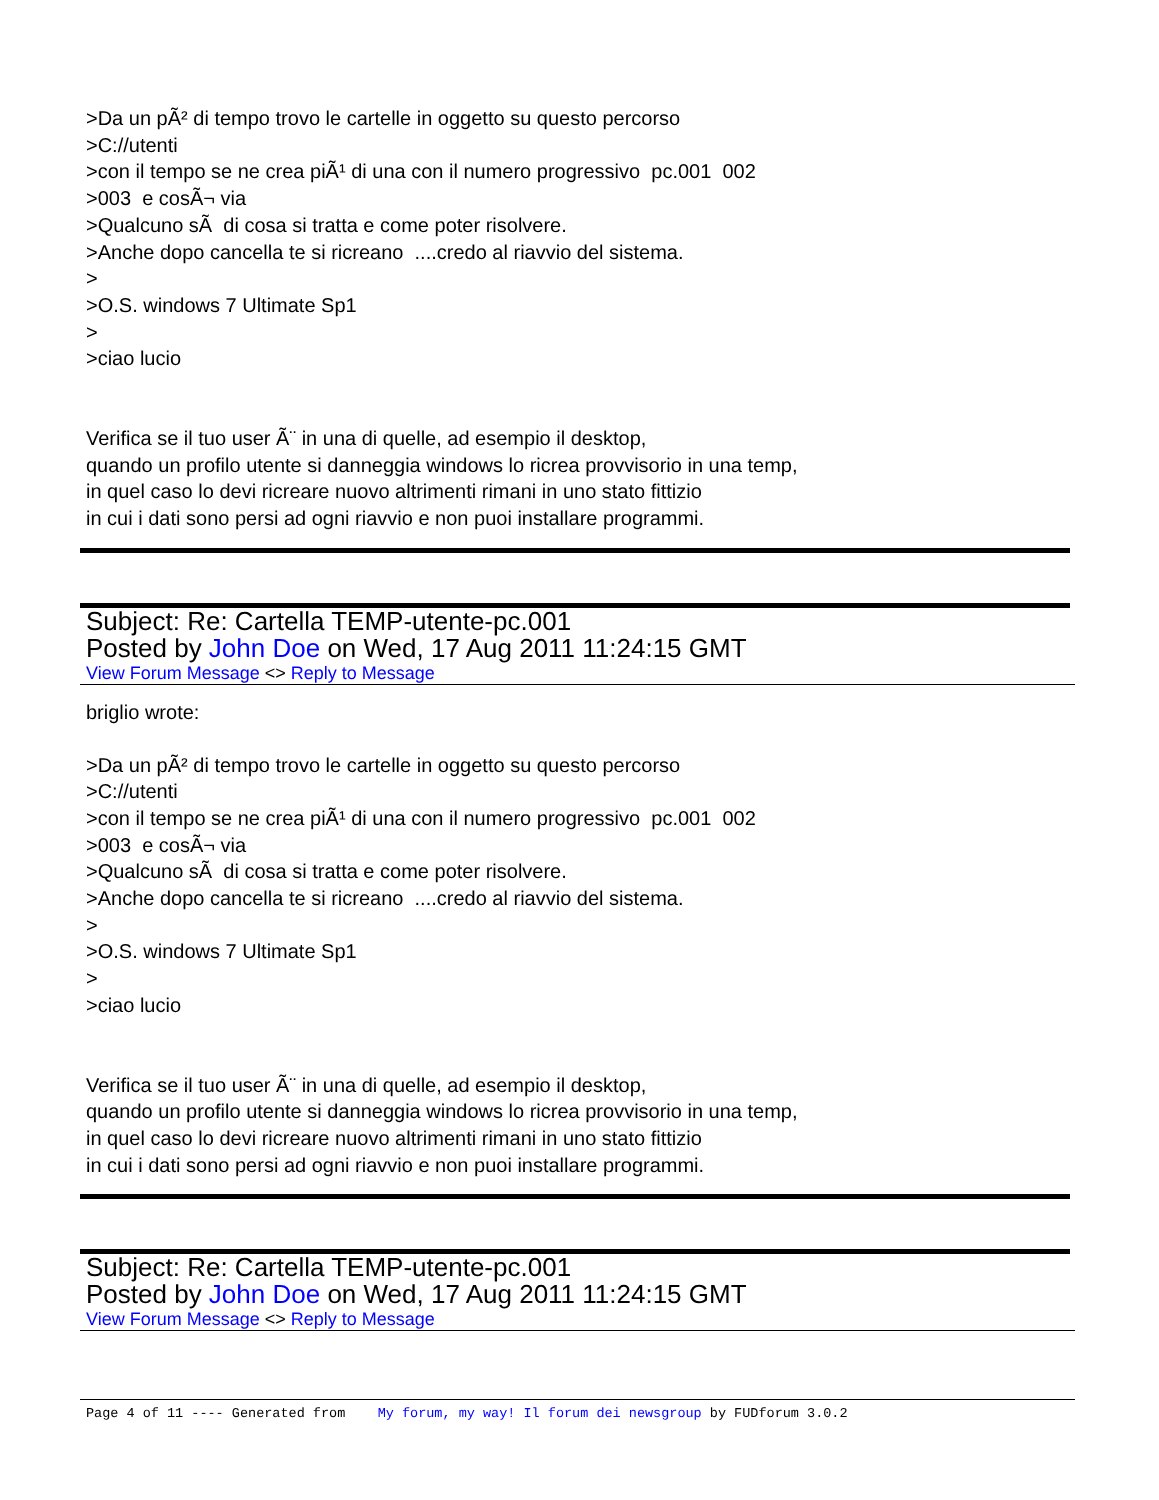>Da un pÃ² di tempo trovo le cartelle in oggetto su questo percorso
>C://utenti
>con il tempo se ne crea piÃ¹ di una con il numero progressivo pc.001 002
>003 e cosÃ¬ via
>Qualcuno sÃ di cosa si tratta e come poter risolvere.
>Anche dopo cancella te si ricreano ....credo al riavvio del sistema.
>
>O.S. windows 7 Ultimate Sp1
>
>ciao lucio
Verifica se il tuo user Ã¨ in una di quelle, ad esempio il desktop,
quando un profilo utente si danneggia windows lo ricrea provvisorio in una temp,
in quel caso lo devi ricreare nuovo altrimenti rimani in uno stato fittizio
in cui i dati sono persi ad ogni riavvio e non puoi installare programmi.
Subject: Re: Cartella TEMP-utente-pc.001
Posted by John Doe on Wed, 17 Aug 2011 11:24:15 GMT
View Forum Message <> Reply to Message
briglio wrote:
>Da un pÃ² di tempo trovo le cartelle in oggetto su questo percorso
>C://utenti
>con il tempo se ne crea piÃ¹ di una con il numero progressivo pc.001 002
>003 e cosÃ¬ via
>Qualcuno sÃ di cosa si tratta e come poter risolvere.
>Anche dopo cancella te si ricreano ....credo al riavvio del sistema.
>
>O.S. windows 7 Ultimate Sp1
>
>ciao lucio
Verifica se il tuo user Ã¨ in una di quelle, ad esempio il desktop,
quando un profilo utente si danneggia windows lo ricrea provvisorio in una temp,
in quel caso lo devi ricreare nuovo altrimenti rimani in uno stato fittizio
in cui i dati sono persi ad ogni riavvio e non puoi installare programmi.
Subject: Re: Cartella TEMP-utente-pc.001
Posted by John Doe on Wed, 17 Aug 2011 11:24:15 GMT
View Forum Message <> Reply to Message
Page 4 of 11 ---- Generated from My forum, my way! Il forum dei newsgroup by FUDforum 3.0.2